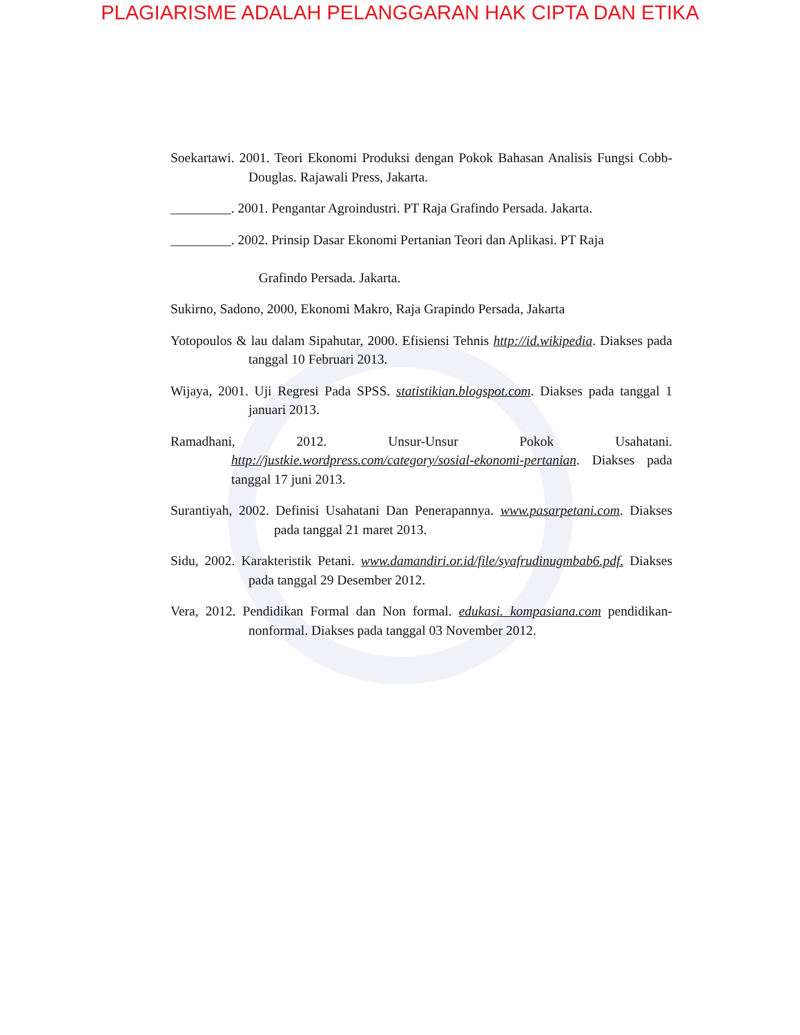PLAGIARISME ADALAH PELANGGARAN HAK CIPTA DAN ETIKA
Soekartawi. 2001. Teori Ekonomi Produksi dengan Pokok Bahasan Analisis Fungsi Cobb-Douglas. Rajawali Press, Jakarta.
_________. 2001. Pengantar Agroindustri. PT Raja Grafindo Persada. Jakarta.
_________. 2002. Prinsip Dasar Ekonomi Pertanian Teori dan Aplikasi. PT Raja
Grafindo Persada. Jakarta.
Sukirno, Sadono, 2000, Ekonomi Makro, Raja Grapindo Persada, Jakarta
Yotopoulos & lau dalam Sipahutar, 2000. Efisiensi Tehnis http://id.wikipedia. Diakses pada tanggal 10 Februari 2013.
Wijaya, 2001. Uji Regresi Pada SPSS. statistikian.blogspot.com. Diakses pada tanggal 1 januari 2013.
Ramadhani, 2012. Unsur-Unsur Pokok Usahatani. http://justkie.wordpress.com/category/sosial-ekonomi-pertanian. Diakses pada tanggal 17 juni 2013.
Surantiyah, 2002. Definisi Usahatani Dan Penerapannya. www.pasarpetani.com. Diakses pada tanggal 21 maret 2013.
Sidu, 2002. Karakteristik Petani. www.damandiri.or.id/file/syafrudinugmbab6.pdf. Diakses pada tanggal 29 Desember 2012.
Vera, 2012. Pendidikan Formal dan Non formal. edukasi. kompasiana.com pendidikan-nonformal. Diakses pada tanggal 03 November 2012.